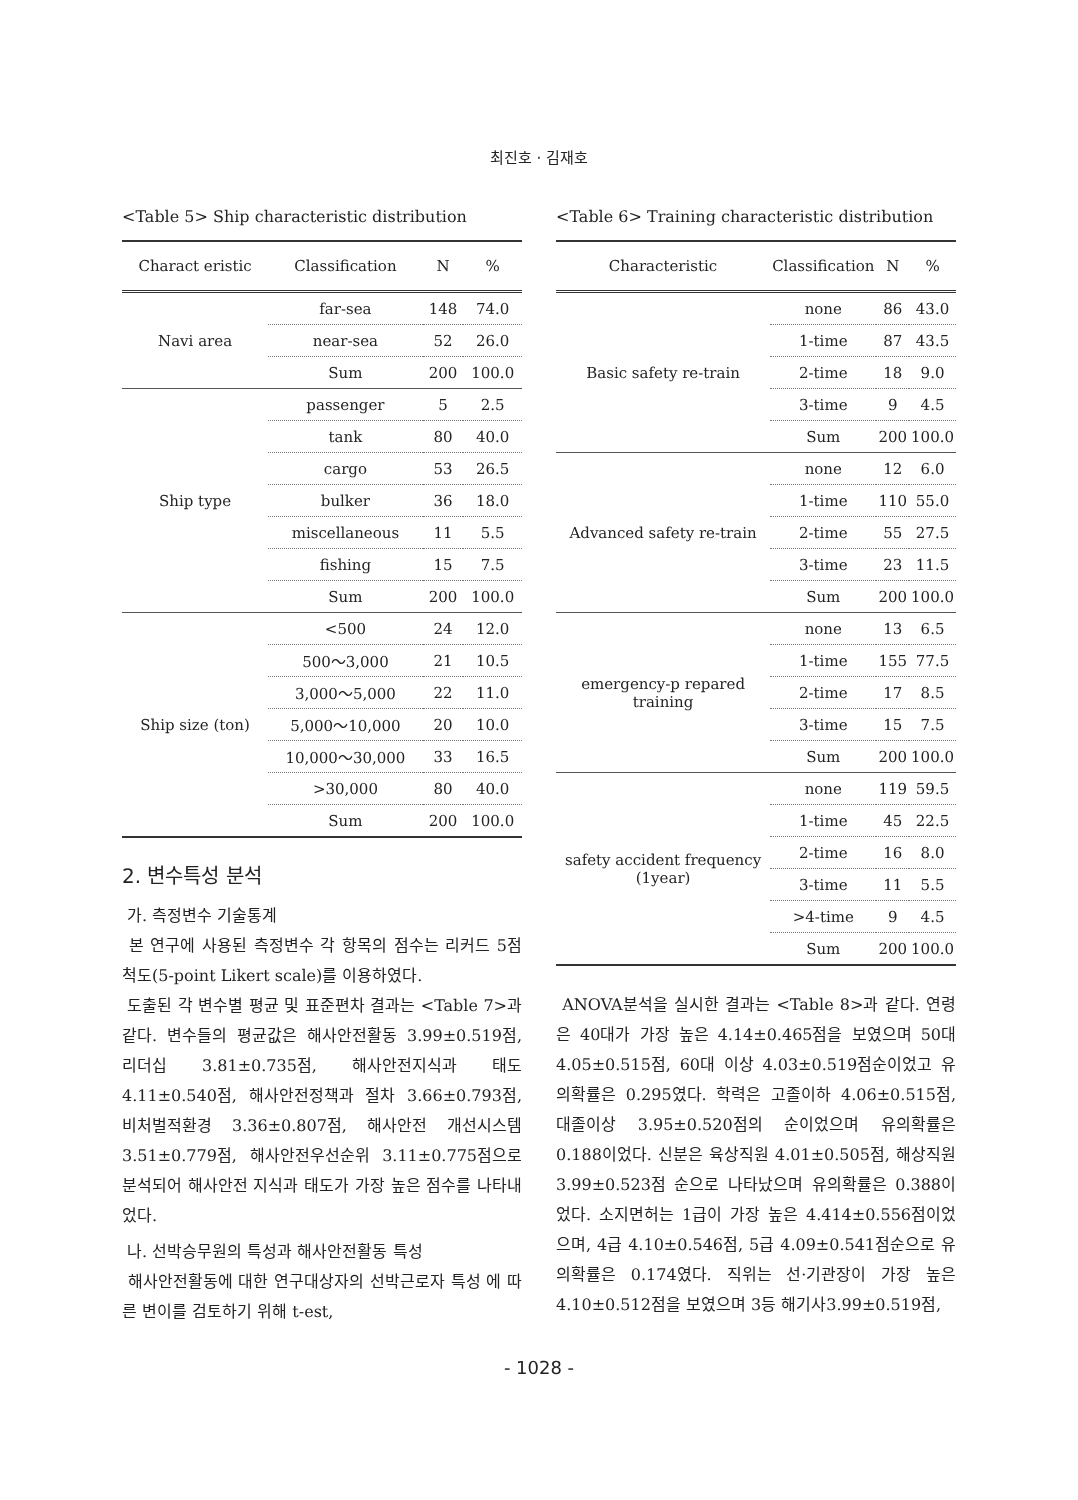최진호 · 김재호
<Table 5> Ship characteristic distribution
| Charact eristic | Classification | N | % |
| --- | --- | --- | --- |
| Navi area | far-sea | 148 | 74.0 |
| | near-sea | 52 | 26.0 |
| | Sum | 200 | 100.0 |
| Ship type | passenger | 5 | 2.5 |
| | tank | 80 | 40.0 |
| | cargo | 53 | 26.5 |
| | bulker | 36 | 18.0 |
| | miscellaneous | 11 | 5.5 |
| | fishing | 15 | 7.5 |
| | Sum | 200 | 100.0 |
| Ship size (ton) | <500 | 24 | 12.0 |
| | 500～3,000 | 21 | 10.5 |
| | 3,000～5,000 | 22 | 11.0 |
| | 5,000～10,000 | 20 | 10.0 |
| | 10,000～30,000 | 33 | 16.5 |
| | >30,000 | 80 | 40.0 |
| | Sum | 200 | 100.0 |
2. 변수특성 분석
가. 측정변수 기술통계
본 연구에 사용된 측정변수 각 항목의 점수는 리커드 5점 척도(5-point Likert scale)를 이용하였다.
도출된 각 변수별 평균 및 표준편차 결과는 <Table 7>과 같다. 변수들의 평균값은 해사안전활동 3.99±0.519점, 리더십 3.81±0.735점, 해사안전지식과 태도 4.11±0.540점, 해사안전정책과 절차 3.66±0.793점, 비처벌적환경 3.36±0.807점, 해사안전 개선시스템 3.51±0.779점, 해사안전우선순위 3.11±0.775점으로 분석되어 해사안전 지식과 태도가 가장 높은 점수를 나타내었다.
나. 선박승무원의 특성과 해사안전활동 특성
해사안전활동에 대한 연구대상자의 선박근로자 특성 에 따른 변이를 검토하기 위해 t-est,
<Table 6> Training characteristic distribution
| Characteristic | Classification | N | % |
| --- | --- | --- | --- |
| Basic safety re-train | none | 86 | 43.0 |
| | 1-time | 87 | 43.5 |
| | 2-time | 18 | 9.0 |
| | 3-time | 9 | 4.5 |
| | Sum | 200 | 100.0 |
| Advanced safety re-train | none | 12 | 6.0 |
| | 1-time | 110 | 55.0 |
| | 2-time | 55 | 27.5 |
| | 3-time | 23 | 11.5 |
| | Sum | 200 | 100.0 |
| emergency-p repared training | none | 13 | 6.5 |
| | 1-time | 155 | 77.5 |
| | 2-time | 17 | 8.5 |
| | 3-time | 15 | 7.5 |
| | Sum | 200 | 100.0 |
| safety accident frequency (1year) | none | 119 | 59.5 |
| | 1-time | 45 | 22.5 |
| | 2-time | 16 | 8.0 |
| | 3-time | 11 | 5.5 |
| | >4-time | 9 | 4.5 |
| | Sum | 200 | 100.0 |
ANOVA분석을 실시한 결과는 <Table 8>과 같다. 연령은 40대가 가장 높은 4.14±0.465점을 보였으며 50대 4.05±0.515점, 60대 이상 4.03±0.519점순이었고 유의확률은 0.295였다. 학력은 고졸이하 4.06±0.515점, 대졸이상 3.95±0.520점의 순이었으며 유의확률은 0.188이었다. 신분은 육상직원 4.01±0.505점, 해상직원 3.99±0.523점 순으로 나타났으며 유의확률은 0.388이었다. 소지면허는 1급이 가장 높은 4.414±0.556점이었으며, 4급 4.10±0.546점, 5급 4.09±0.541점순으로 유의확률은 0.174였다. 직위는 선·기관장이 가장 높은 4.10±0.512점을 보였으며 3등 해기사3.99±0.519점,
- 1028 -